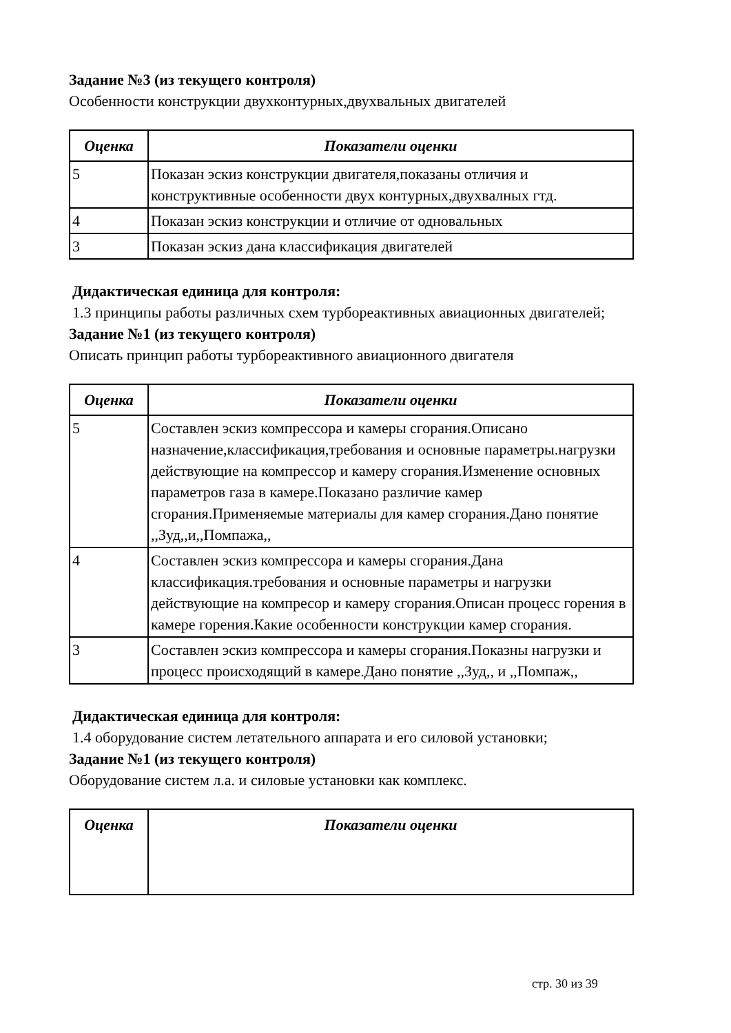Задание №3 (из текущего контроля)
Особенности конструкции двухконтурных,двухвальных двигателей
| Оценка | Показатели оценки |
| --- | --- |
| 5 | Показан эскиз конструкции двигателя,показаны отличия и конструктивные особенности двух контурных,двухвалных гтд. |
| 4 | Показан эскиз конструкции и отличие от одновальных |
| 3 | Показан эскиз дана классификация двигателей |
Дидактическая единица для контроля:
1.3 принципы работы различных схем турбореактивных авиационных двигателей;
Задание №1 (из текущего контроля)
Описать принцип работы турбореактивного авиационного двигателя
| Оценка | Показатели оценки |
| --- | --- |
| 5 | Составлен эскиз компрессора и камеры сгорания.Описано назначение,классификация,требования и основные параметры.нагрузки действующие на компрессор и камеру сгорания.Изменение основных параметров газа в камере.Показано различие камер сгорания.Применяемые материалы для камер сгорания.Дано понятие ,,Зуд,,и,,Помпажа,, |
| 4 | Составлен эскиз компрессора и камеры сгорания.Дана классификация.требования и основные параметры и нагрузки действующие на компресор и камеру сгорания.Описан процесс горения в камере горения.Какие особенности конструкции камер сгорания. |
| 3 | Составлен эскиз компрессора и камеры сгорания.Показны нагрузки и процесс происходящий в камере.Дано понятие ,,Зуд,, и ,,Помпаж,, |
Дидактическая единица для контроля:
1.4 оборудование систем летательного аппарата и его силовой установки;
Задание №1 (из текущего контроля)
Оборудование систем л.а. и силовые установки как комплекс.
| Оценка | Показатели оценки |
| --- | --- |
стр. 30 из 39